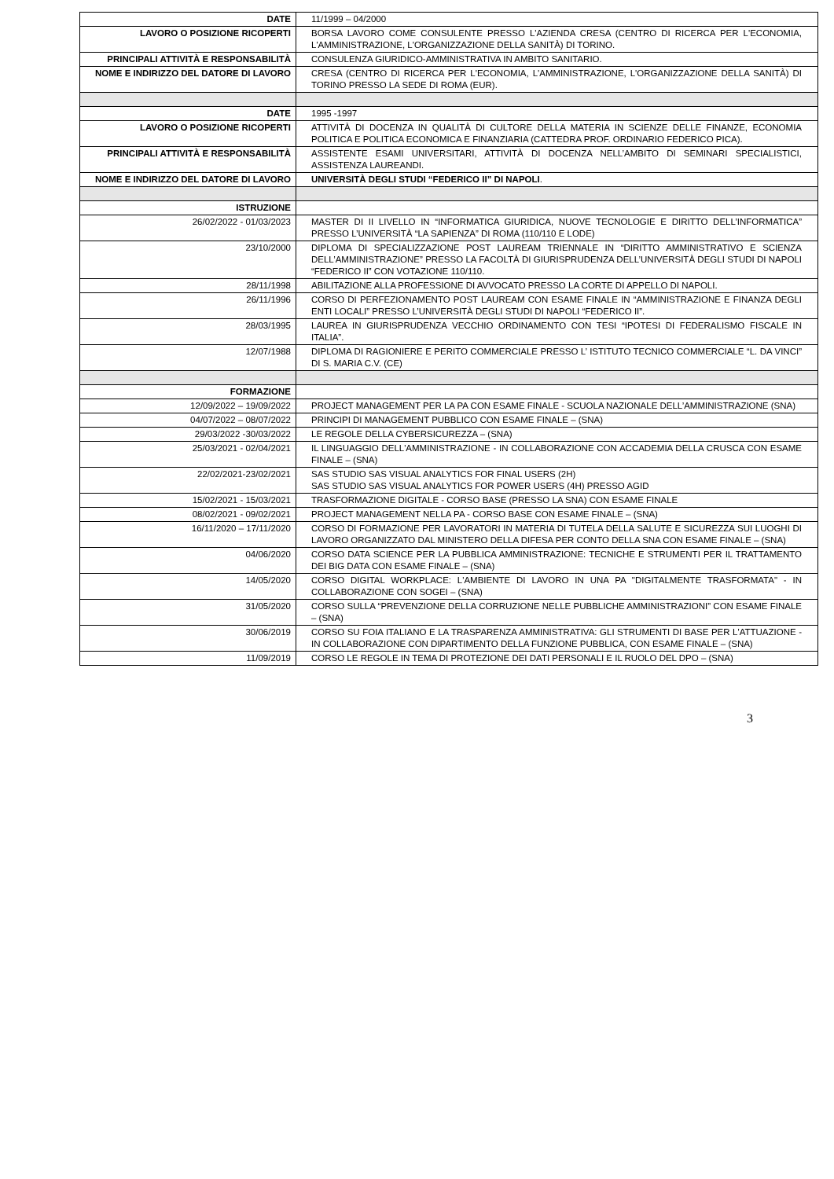| DATE | 11/1999 – 04/2000 |
| LAVORO O POSIZIONE RICOPERTI | BORSA LAVORO COME CONSULENTE PRESSO L'AZIENDA CRESA (CENTRO DI RICERCA PER L'ECONOMIA, L'AMMINISTRAZIONE, L'ORGANIZZAZIONE DELLA SANITÀ) DI TORINO. |
| PRINCIPALI ATTIVITÀ E RESPONSABILITÀ | CONSULENZA GIURIDICO-AMMINISTRATIVA IN AMBITO SANITARIO. |
| NOME E INDIRIZZO DEL DATORE DI LAVORO | CRESA (CENTRO DI RICERCA PER L'ECONOMIA, L'AMMINISTRAZIONE, L'ORGANIZZAZIONE DELLA SANITÀ) DI TORINO PRESSO LA SEDE DI ROMA (EUR). |
| DATE | 1995 -1997 |
| LAVORO O POSIZIONE RICOPERTI | ATTIVITÀ DI DOCENZA IN QUALITÀ DI CULTORE DELLA MATERIA IN SCIENZE DELLE FINANZE, ECONOMIA POLITICA E POLITICA ECONOMICA E FINANZIARIA (CATTEDRA PROF. ORDINARIO FEDERICO PICA). |
| PRINCIPALI ATTIVITÀ E RESPONSABILITÀ | ASSISTENTE ESAMI UNIVERSITARI, ATTIVITÀ DI DOCENZA NELL’AMBITO DI SEMINARI SPECIALISTICI, ASSISTENZA LAUREANDI. |
| NOME E INDIRIZZO DEL DATORE DI LAVORO | UNIVERSITÀ DEGLI STUDI “FEDERICO II” DI NAPOLI . |
| ISTRUZIONE | |
| 26/02/2022 - 01/03/2023 | MASTER DI II LIVELLO IN “INFORMATICA GIURIDICA, NUOVE TECNOLOGIE E DIRITTO DELL’INFORMATICA” PRESSO L’UNIVERSITÀ “LA SAPIENZA” DI ROMA (110/110 E LODE) |
| 23/10/2000 | DIPLOMA DI SPECIALIZZAZIONE POST LAUREAM TRIENNALE IN “DIRITTO AMMINISTRATIVO E SCIENZA DELL’AMMINISTRAZIONE” PRESSO LA FACOLTÀ DI GIURISPRUDENZA DELL’UNIVERSITÀ DEGLI STUDI DI NAPOLI “FEDERICO II” CON VOTAZIONE 110/110. |
| 28/11/1998 | ABILITAZIONE ALLA PROFESSIONE DI AVVOCATO PRESSO LA CORTE DI APPELLO DI NAPOLI. |
| 26/11/1996 | CORSO DI PERFEZIONAMENTO POST LAUREAM CON ESAME FINALE IN “AMMINISTRAZIONE E FINANZA DEGLI ENTI LOCALI” PRESSO L’UNIVERSITÀ DEGLI STUDI DI NAPOLI “FEDERICO II”. |
| 28/03/1995 | LAUREA IN GIURISPRUDENZA VECCHIO ORDINAMENTO CON TESI “IPOTESI DI FEDERALISMO FISCALE IN ITALIA”. |
| 12/07/1988 | DIPLOMA DI RAGIONIERE E PERITO COMMERCIALE PRESSO L’ ISTITUTO TECNICO COMMERCIALE “L. DA VINCI” DI S. MARIA C.V. (CE) |
| FORMAZIONE | |
| 12/09/2022 – 19/09/2022 | PROJECT MANAGEMENT PER LA PA CON ESAME FINALE - SCUOLA NAZIONALE DELL’AMMINISTRAZIONE (SNA) |
| 04/07/2022 – 08/07/2022 | PRINCIPI DI MANAGEMENT PUBBLICO CON ESAME FINALE – (SNA) |
| 29/03/2022 -30/03/2022 | LE REGOLE DELLA CYBERSICUREZZA – (SNA) |
| 25/03/2021 - 02/04/2021 | IL LINGUAGGIO DELL'AMMINISTRAZIONE - IN COLLABORAZIONE CON ACCADEMIA DELLA CRUSCA CON ESAME FINALE – (SNA) |
| 22/02/2021-23/02/2021 | SAS STUDIO SAS VISUAL ANALYTICS FOR FINAL USERS (2H) SAS STUDIO SAS VISUAL ANALYTICS FOR POWER USERS (4H) PRESSO AGID |
| 15/02/2021 - 15/03/2021 | TRASFORMAZIONE DIGITALE - CORSO BASE (PRESSO LA SNA) CON ESAME FINALE |
| 08/02/2021 - 09/02/2021 | PROJECT MANAGEMENT NELLA PA - CORSO BASE CON ESAME FINALE – (SNA) |
| 16/11/2020 – 17/11/2020 | CORSO DI FORMAZIONE PER LAVORATORI IN MATERIA DI TUTELA DELLA SALUTE E SICUREZZA SUI LUOGHI DI LAVORO ORGANIZZATO DAL MINISTERO DELLA DIFESA PER CONTO DELLA SNA CON ESAME FINALE – (SNA) |
| 04/06/2020 | CORSO DATA SCIENCE PER LA PUBBLICA AMMINISTRAZIONE: TECNICHE E STRUMENTI PER IL TRATTAMENTO DEI BIG DATA CON ESAME FINALE – (SNA) |
| 14/05/2020 | CORSO DIGITAL WORKPLACE: L'AMBIENTE DI LAVORO IN UNA PA "DIGITALMENTE TRASFORMATA" - IN COLLABORAZIONE CON SOGEI – (SNA) |
| 31/05/2020 | CORSO SULLA “PREVENZIONE DELLA CORRUZIONE NELLE PUBBLICHE AMMINISTRAZIONI” CON ESAME FINALE – (SNA) |
| 30/06/2019 | CORSO SU FOIA ITALIANO E LA TRASPARENZA AMMINISTRATIVA: GLI STRUMENTI DI BASE PER L'ATTUAZIONE - IN COLLABORAZIONE CON DIPARTIMENTO DELLA FUNZIONE PUBBLICA, CON ESAME FINALE – (SNA) |
| 11/09/2019 | CORSO LE REGOLE IN TEMA DI PROTEZIONE DEI DATI PERSONALI E IL RUOLO DEL DPO – (SNA) |
3